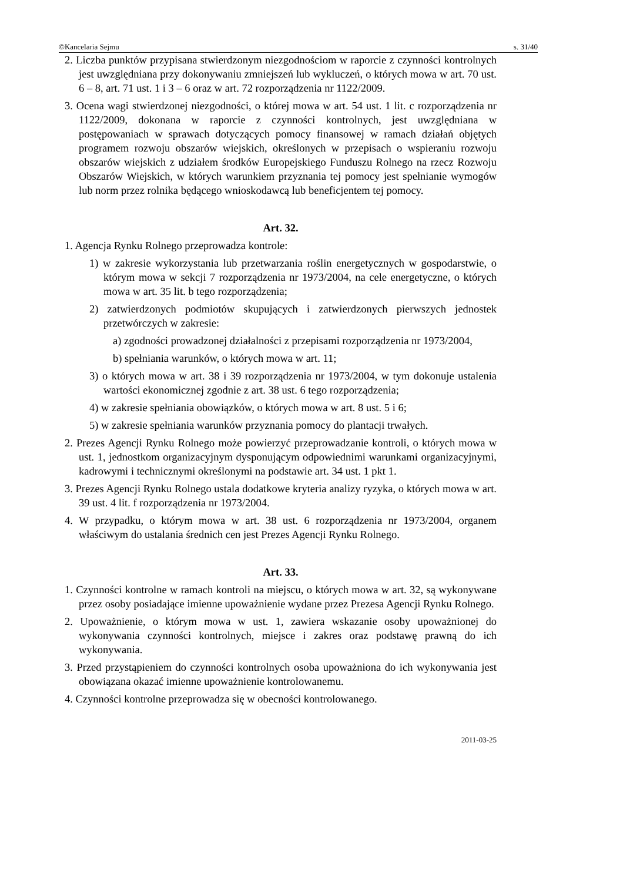©Kancelaria Sejmu s. 31/40
2. Liczba punktów przypisana stwierdzonym niezgodnościom w raporcie z czynności kontrolnych jest uwzględniana przy dokonywaniu zmniejszeń lub wykluczeń, o których mowa w art. 70 ust. 6 – 8, art. 71 ust. 1 i 3 – 6 oraz w art. 72 rozporządzenia nr 1122/2009.
3. Ocena wagi stwierdzonej niezgodności, o której mowa w art. 54 ust. 1 lit. c rozporządzenia nr 1122/2009, dokonana w raporcie z czynności kontrolnych, jest uwzględniana w postępowaniach w sprawach dotyczących pomocy finansowej w ramach działań objętych programem rozwoju obszarów wiejskich, określonych w przepisach o wspieraniu rozwoju obszarów wiejskich z udziałem środków Europejskiego Funduszu Rolnego na rzecz Rozwoju Obszarów Wiejskich, w których warunkiem przyznania tej pomocy jest spełnianie wymogów lub norm przez rolnika będącego wnioskodawcą lub beneficjentem tej pomocy.
Art. 32.
1. Agencja Rynku Rolnego przeprowadza kontrole:
1) w zakresie wykorzystania lub przetwarzania roślin energetycznych w gospodarstwie, o którym mowa w sekcji 7 rozporządzenia nr 1973/2004, na cele energetyczne, o których mowa w art. 35 lit. b tego rozporządzenia;
2) zatwierdzonych podmiotów skupujących i zatwierdzonych pierwszych jednostek przetwórczych w zakresie:
a) zgodności prowadzonej działalności z przepisami rozporządzenia nr 1973/2004,
b) spełniania warunków, o których mowa w art. 11;
3) o których mowa w art. 38 i 39 rozporządzenia nr 1973/2004, w tym dokonuje ustalenia wartości ekonomicznej zgodnie z art. 38 ust. 6 tego rozporządzenia;
4) w zakresie spełniania obowiązków, o których mowa w art. 8 ust. 5 i 6;
5) w zakresie spełniania warunków przyznania pomocy do plantacji trwałych.
2. Prezes Agencji Rynku Rolnego może powierzyć przeprowadzanie kontroli, o których mowa w ust. 1, jednostkom organizacyjnym dysponującym odpowiednimi warunkami organizacyjnymi, kadrowymi i technicznymi określonymi na podstawie art. 34 ust. 1 pkt 1.
3. Prezes Agencji Rynku Rolnego ustala dodatkowe kryteria analizy ryzyka, o których mowa w art. 39 ust. 4 lit. f rozporządzenia nr 1973/2004.
4. W przypadku, o którym mowa w art. 38 ust. 6 rozporządzenia nr 1973/2004, organem właściwym do ustalania średnich cen jest Prezes Agencji Rynku Rolnego.
Art. 33.
1. Czynności kontrolne w ramach kontroli na miejscu, o których mowa w art. 32, są wykonywane przez osoby posiadające imienne upoważnienie wydane przez Prezesa Agencji Rynku Rolnego.
2. Upoważnienie, o którym mowa w ust. 1, zawiera wskazanie osoby upoważnionej do wykonywania czynności kontrolnych, miejsce i zakres oraz podstawę prawną do ich wykonywania.
3. Przed przystąpieniem do czynności kontrolnych osoba upoważniona do ich wykonywania jest obowiązana okazać imienne upoważnienie kontrolowanemu.
4. Czynności kontrolne przeprowadza się w obecności kontrolowanego.
2011-03-25